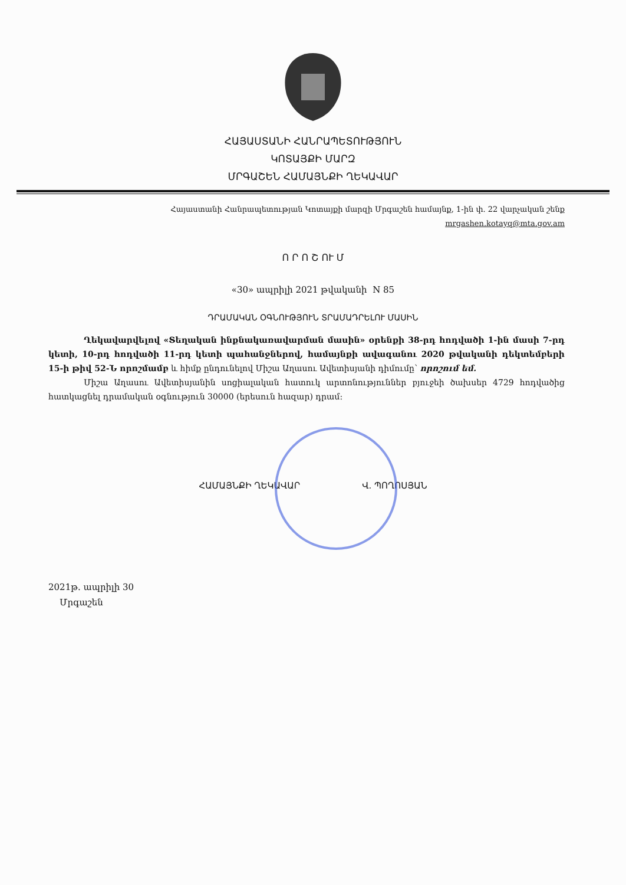ՀԱՅԱՍՏԱՆԻ ՀԱՆՐԱՊԵՏՈՒԹՅՈՒՆ
ԿՈՏԱՅՔԻ ՄԱՐԶ
ՄՐԳԱՇԵՆ ՀԱՄԱՅՆՔԻ ՂԵԿԱՎԱՐ
Հայաստանի Հանրապետության Կոտայքի մարզի Մրգաշեն համայնք, 1-ին փ. 22 վարչական շենք
mrgashen.kotayq@mta.gov.am
Ո Ր Ո Շ ՈՒ Մ
«30» ապրիլի 2021 թվականի N 85
ԴՐԱՄԱԿԱՆ ՕԳՆՈՒԹՅՈՒՆ ՏՐԱՄԱԴՐԵԼՈՒ ՄԱՍԻՆ
Ղեկավարվելով «Տեղական ինքնակառավարման մասին» օրենքի 38-րդ հոդվածի 1-ին մասի 7-րդ կետի, 10-րդ հոդվածի 11-րդ կետի պահանջներով, համայնքի ավագանու 2020 թվականի դեկտեմբերի 15-ի թիվ 52-Ն որոշմամբ և հիմք ընդունելով Միշա Աղասու Ավետիսյանի դիմումը՝ որոշում եմ.
Միշա Աղասու Ավետիսյանին սոցիալական հատուկ արտոնություններ բյուջեի ծախսեր 4729 հոդվածից հատկացնել դրամական օգնություն 30000 (երեսուն հազար) դրամ:
ՀԱՄԱՅՆՔԻ ՂԵԿԱՎԱՐ Վ. ՊՈՂՈՍՅԱՆ
2021թ. ապրիլի 30
Մրգաշեն